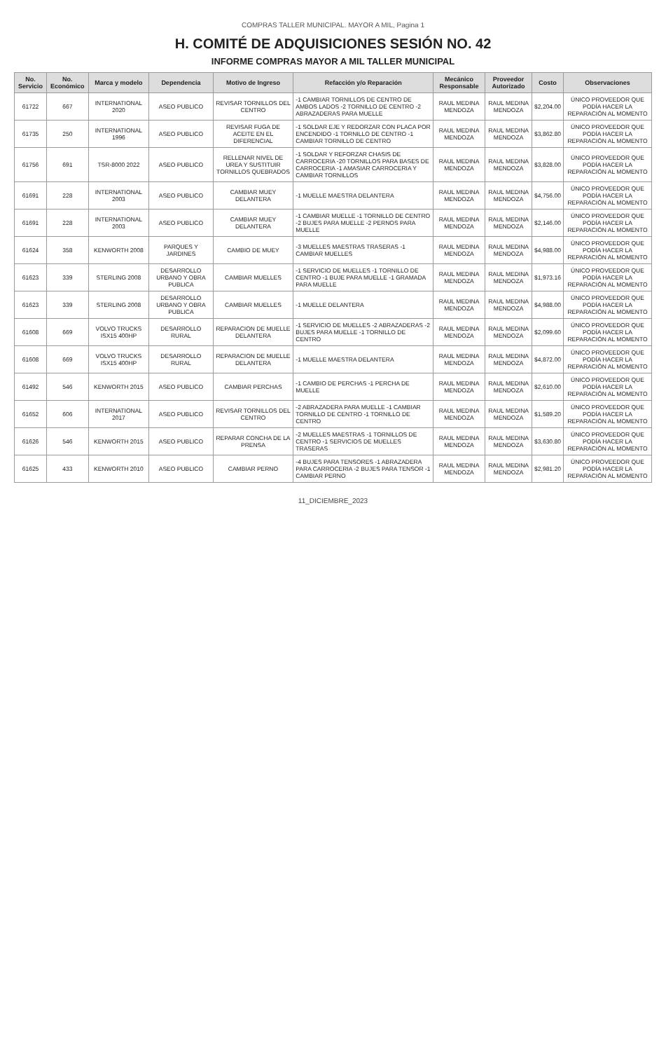COMPRAS TALLER MUNICIPAL. MAYOR A MIL, Pagina 1
H. COMITÉ DE ADQUISICIONES SESIÓN NO. 42
INFORME COMPRAS MAYOR A MIL TALLER MUNICIPAL
| No. Servicio | No. Económico | Marca y modelo | Dependencia | Motivo de Ingreso | Refacción y/o Reparación | Mecánico Responsable | Proveedor Autorizado | Costo | Observaciones |
| --- | --- | --- | --- | --- | --- | --- | --- | --- | --- |
| 61722 | 667 | INTERNATIONAL 2020 | ASEO PUBLICO | REVISAR TORNILLOS DEL CENTRO | -1 CAMBIAR TORNILLOS DE CENTRO DE AMBOS LADOS -2 TORNILLO DE CENTRO -2 ABRAZADERAS PARA MUELLE | RAUL MEDINA MENDOZA | RAUL MEDINA MENDOZA | $2,204.00 | ÚNICO PROVEEDOR QUE PODÍA HACER LA REPARACIÓN AL MOMENTO |
| 61735 | 250 | INTERNATIONAL 1996 | ASEO PUBLICO | REVISAR FUGA DE ACEITE EN EL DIFERENCIAL | -1 SOLDAR EJE Y REDORZAR CON PLACA POR ENCENDIDO -1 TORNILLO DE CENTRO -1 CAMBIAR TORNILLO DE CENTRO | RAUL MEDINA MENDOZA | RAUL MEDINA MENDOZA | $3,862.80 | ÚNICO PROVEEDOR QUE PODÍA HACER LA REPARACIÓN AL MOMENTO |
| 61756 | 691 | TSR-8000 2022 | ASEO PUBLICO | RELLENAR NIVEL DE UREA Y SUSTITUIR TORNILLOS QUEBRADOS | -1 SOLDAR Y REFORZAR CHASIS DE CARROCERIA -20 TORNILLOS PARA BASES DE CARROCERIA -1 AMASIAR CARROCERIA Y CAMBIAR TORNILLOS | RAUL MEDINA MENDOZA | RAUL MEDINA MENDOZA | $3,828.00 | ÚNICO PROVEEDOR QUE PODÍA HACER LA REPARACIÓN AL MOMENTO |
| 61691 | 228 | INTERNATIONAL 2003 | ASEO PUBLICO | CAMBIAR MUEY DELANTERA | -1 MUELLE MAESTRA DELANTERA | RAUL MEDINA MENDOZA | RAUL MEDINA MENDOZA | $4,756.00 | ÚNICO PROVEEDOR QUE PODÍA HACER LA REPARACIÓN AL MOMENTO |
| 61691 | 228 | INTERNATIONAL 2003 | ASEO PUBLICO | CAMBIAR MUEY DELANTERA | -1 CAMBIAR MUELLE -1 TORNILLO DE CENTRO -2 BUJES PARA MUELLE -2 PERNOS PARA MUELLE | RAUL MEDINA MENDOZA | RAUL MEDINA MENDOZA | $2,146.00 | ÚNICO PROVEEDOR QUE PODÍA HACER LA REPARACIÓN AL MOMENTO |
| 61624 | 358 | KENWORTH 2008 | PARQUES Y JARDINES | CAMBIO DE MUEY | -3 MUELLES MAESTRAS TRASERAS -1 CAMBIAR MUELLES | RAUL MEDINA MENDOZA | RAUL MEDINA MENDOZA | $4,988.00 | ÚNICO PROVEEDOR QUE PODÍA HACER LA REPARACIÓN AL MOMENTO |
| 61623 | 339 | STERLING 2008 | DESARROLLO URBANO Y OBRA PUBLICA | CAMBIAR MUELLES | -1 SERVICIO DE MUELLES -1 TORNILLO DE CENTRO -1 BUJE PARA MUELLE -1 GRAMADA PARA MUELLE | RAUL MEDINA MENDOZA | RAUL MEDINA MENDOZA | $1,973.16 | ÚNICO PROVEEDOR QUE PODÍA HACER LA REPARACIÓN AL MOMENTO |
| 61623 | 339 | STERLING 2008 | DESARROLLO URBANO Y OBRA PUBLICA | CAMBIAR MUELLES | -1 MUELLE DELANTERA | RAUL MEDINA MENDOZA | RAUL MEDINA MENDOZA | $4,988.00 | ÚNICO PROVEEDOR QUE PODÍA HACER LA REPARACIÓN AL MOMENTO |
| 61608 | 669 | VOLVO TRUCKS ISX15 400HP | DESARROLLO RURAL | REPARACION DE MUELLE DELANTERA | -1 SERVICIO DE MUELLES -2 ABRAZADERAS -2 BUJES PARA MUELLE -1 TORNILLO DE CENTRO | RAUL MEDINA MENDOZA | RAUL MEDINA MENDOZA | $2,099.60 | ÚNICO PROVEEDOR QUE PODÍA HACER LA REPARACIÓN AL MOMENTO |
| 61608 | 669 | VOLVO TRUCKS ISX15 400HP | DESARROLLO RURAL | REPARACION DE MUELLE DELANTERA | -1 MUELLE MAESTRA DELANTERA | RAUL MEDINA MENDOZA | RAUL MEDINA MENDOZA | $4,872.00 | ÚNICO PROVEEDOR QUE PODÍA HACER LA REPARACIÓN AL MOMENTO |
| 61492 | 546 | KENWORTH 2015 | ASEO PUBLICO | CAMBIAR PERCHAS | -1 CAMBIO DE PERCHAS -1 PERCHA DE MUELLE | RAUL MEDINA MENDOZA | RAUL MEDINA MENDOZA | $2,610.00 | ÚNICO PROVEEDOR QUE PODÍA HACER LA REPARACIÓN AL MOMENTO |
| 61652 | 606 | INTERNATIONAL 2017 | ASEO PUBLICO | REVISAR TORNILLOS DEL CENTRO | -2 ABRAZADERA PARA MUELLE -1 CAMBIAR TORNILLO DE CENTRO -1 TORNILLO DE CENTRO | RAUL MEDINA MENDOZA | RAUL MEDINA MENDOZA | $1,589.20 | ÚNICO PROVEEDOR QUE PODÍA HACER LA REPARACIÓN AL MOMENTO |
| 61626 | 546 | KENWORTH 2015 | ASEO PUBLICO | REPARAR CONCHA DE LA PRENSA | -2 MUELLES MAESTRAS -1 TORNILLOS DE CENTRO -1 SERVICIOS DE MUELLES TRASERAS | RAUL MEDINA MENDOZA | RAUL MEDINA MENDOZA | $3,630.80 | ÚNICO PROVEEDOR QUE PODÍA HACER LA REPARACIÓN AL MOMENTO |
| 61625 | 433 | KENWORTH 2010 | ASEO PUBLICO | CAMBIAR PERNO | -4 BUJES PARA TENSORES -1 ABRAZADERA PARA CARROCERIA -2 BUJES PARA TENSOR -1 CAMBIAR PERNO | RAUL MEDINA MENDOZA | RAUL MEDINA MENDOZA | $2,981.20 | ÚNICO PROVEEDOR QUE PODÍA HACER LA REPARACIÓN AL MOMENTO |
11_DICIEMBRE_2023